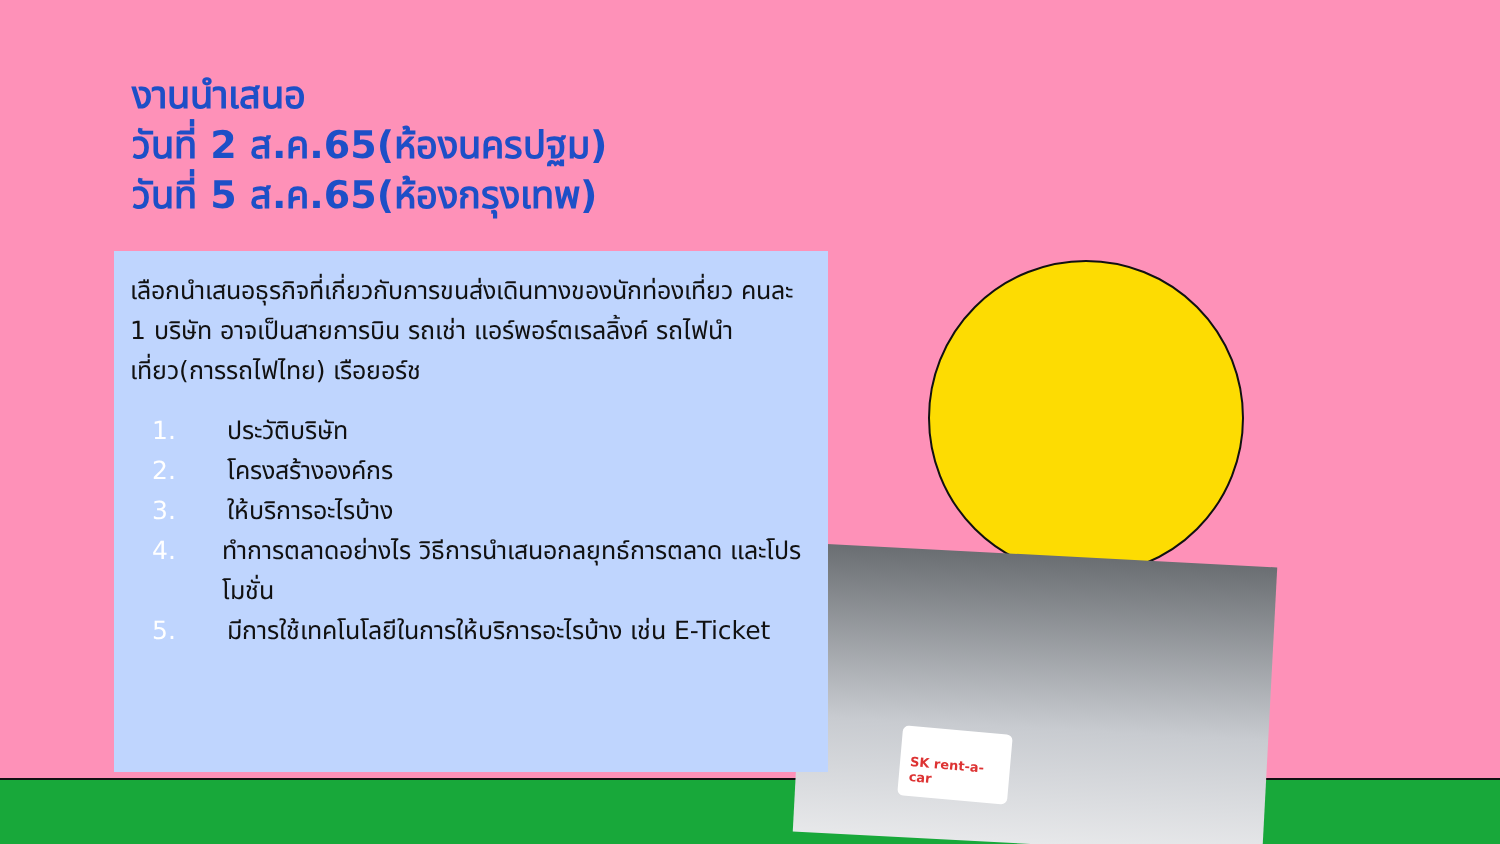SK rent-a-car
งานนำเสนอ
วันที่ 2 ส.ค.65(ห้องนครปฐม)
วันที่ 5 ส.ค.65(ห้องกรุงเทพ)
เลือกนำเสนอธุรกิจที่เกี่ยวกับการขนส่งเดินทางของนักท่องเที่ยว คนละ 1 บริษัท อาจเป็นสายการบิน รถเช่า แอร์พอร์ตเรลลิ้งค์ รถไฟนำเที่ยว(การรถไฟไทย) เรือยอร์ช
1. ประวัติบริษัท
2. โครงสร้างองค์กร
3. ให้บริการอะไรบ้าง
4. ทำการตลาดอย่างไร วิธีการนำเสนอกลยุทธ์การตลาด และโปรโมชั่น
5. มีการใช้เทคโนโลยีในการให้บริการอะไรบ้าง เช่น E-Ticket